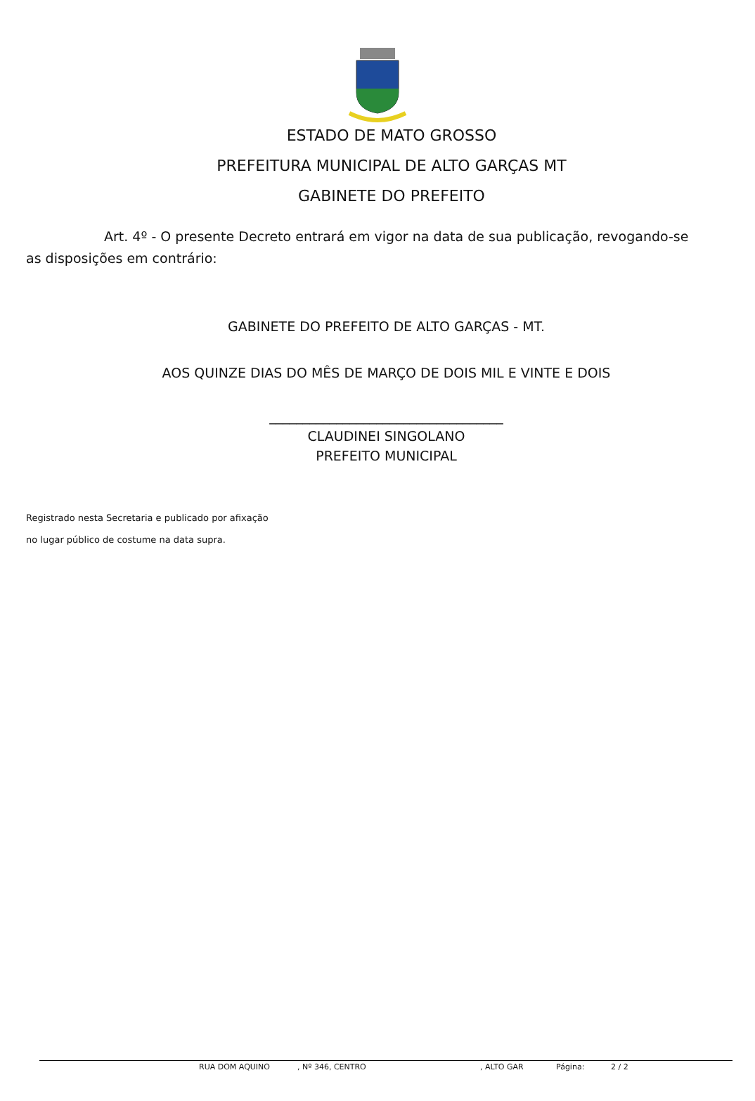ESTADO DE MATO GROSSO
PREFEITURA MUNICIPAL DE ALTO GARÇAS MT
GABINETE DO PREFEITO
Art. 4º - O presente Decreto entrará em vigor na data de sua publicação, revogando-se as disposições em contrário:
GABINETE DO PREFEITO DE ALTO GARÇAS - MT.
AOS QUINZE DIAS DO MÊS DE MARÇO DE DOIS MIL E VINTE E DOIS
___________________________________
CLAUDINEI SINGOLANO
PREFEITO MUNICIPAL
Registrado nesta Secretaria e publicado por afixação
no lugar público de costume na data supra.
RUA DOM AQUINO, Nº 346, CENTRO, ALTO GAR Página: 2 / 2